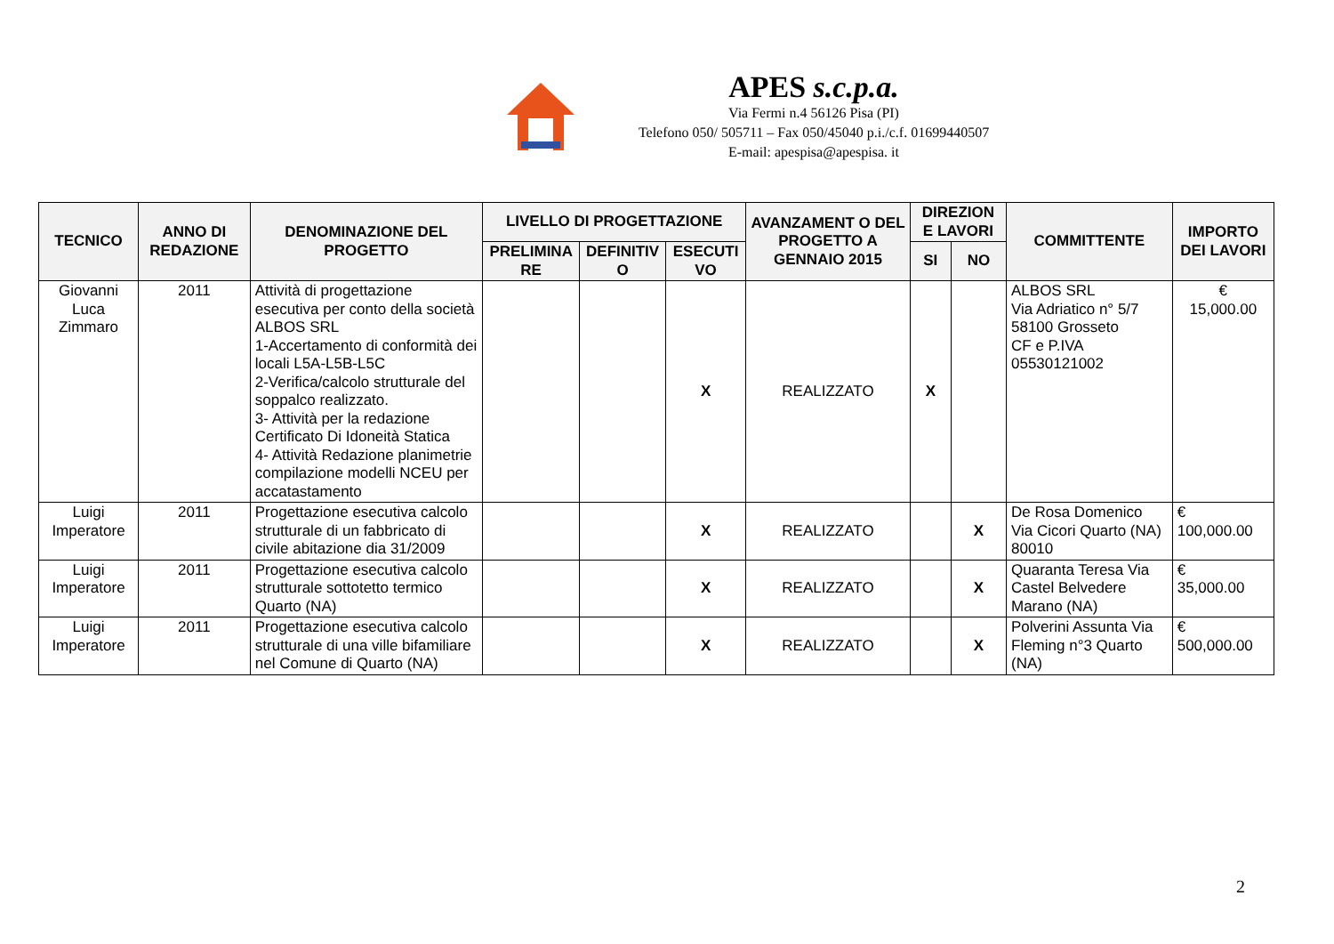APES s.c.p.a.
Via Fermi n.4 56126 Pisa (PI)
Telefono 050/ 505711 – Fax 050/45040 p.i./c.f. 01699440507
E-mail: apespisa@apespisa. it
| TECNICO | ANNO DI REDAZIONE | DENOMINAZIONE DEL PROGETTO | LIVELLO DI PROGETTAZIONE | | | AVANZAMENT O DEL PROGETTO A GENNAIO 2015 | DIREZION E LAVORI | | COMMITTENTE | IMPORTO DEI LAVORI |
| --- | --- | --- | --- | --- | --- | --- | --- | --- | --- | --- |
| | | | PRELIMINA RE | DEFINITIV O | ESECUTI VO | | SI | NO | | |
| Giovanni Luca Zimmaro | 2011 | Attività di progettazione esecutiva per conto della società ALBOS SRL 1-Accertamento di conformità dei locali L5A-L5B-L5C 2-Verifica/calcolo strutturale del soppalco realizzato. 3- Attività per la redazione Certificato Di Idoneità Statica 4- Attività Redazione planimetrie compilazione modelli NCEU per accatastamento | | | X | REALIZZATO | X | | ALBOS SRL Via Adriatico n° 5/7 58100 Grosseto CF e P.IVA 05530121002 | € 15,000.00 |
| Luigi Imperatore | 2011 | Progettazione esecutiva calcolo strutturale di un fabbricato di civile abitazione dia 31/2009 | | | X | REALIZZATO | | X | De Rosa Domenico Via Cicori Quarto (NA) 80010 | € 100,000.00 |
| Luigi Imperatore | 2011 | Progettazione esecutiva calcolo strutturale sottotetto termico Quarto (NA) | | | X | REALIZZATO | | X | Quaranta Teresa Via Castel Belvedere Marano (NA) | € 35,000.00 |
| Luigi Imperatore | 2011 | Progettazione esecutiva calcolo strutturale di una ville bifamiliare nel Comune di Quarto (NA) | | | X | REALIZZATO | | X | Polverini Assunta Via Fleming n°3 Quarto (NA) | € 500,000.00 |
2